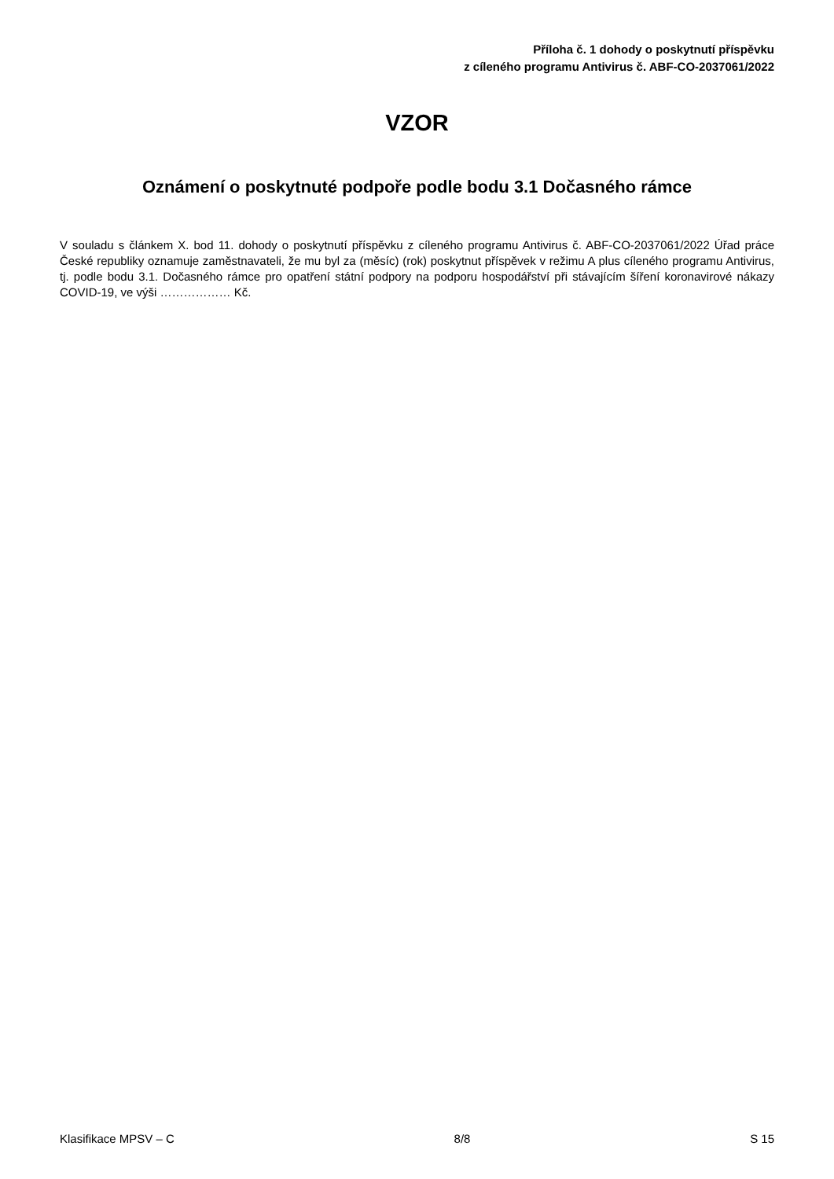Příloha č. 1 dohody o poskytnutí příspěvku
z cíleného programu Antivirus č. ABF-CO-2037061/2022
VZOR
Oznámení o poskytnuté podpoře podle bodu 3.1 Dočasného rámce
V souladu s článkem X. bod 11. dohody o poskytnutí příspěvku z cíleného programu Antivirus č. ABF-CO-2037061/2022 Úřad práce České republiky oznamuje zaměstnavateli, že mu byl za (měsíc) (rok) poskytnut příspěvek v režimu A plus cíleného programu Antivirus, tj. podle bodu 3.1. Dočasného rámce pro opatření státní podpory na podporu hospodářství při stávajícím šíření koronavirové nákazy COVID-19, ve výši ……………… Kč.
Klasifikace MPSV – C 8/8 S 15